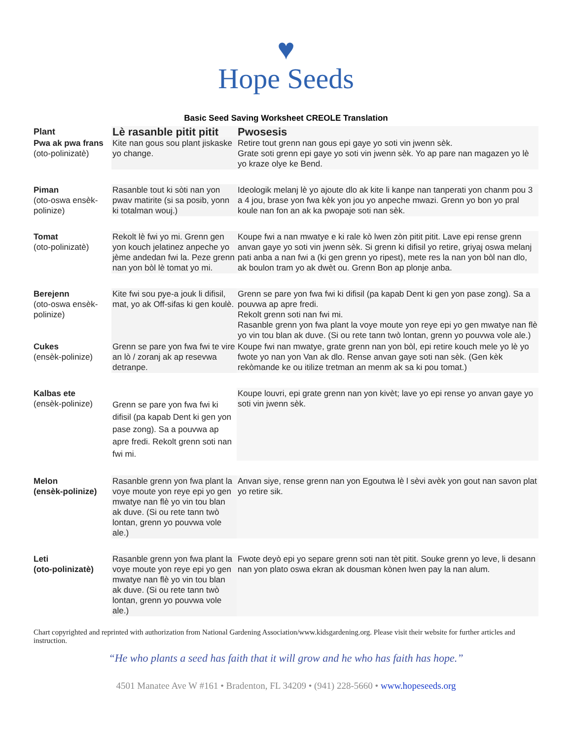♥
Hope Seeds
Basic Seed Saving Worksheet CREOLE Translation
| Plant | Lè rasanble pitit pitit | Pwosesis |
| --- | --- | --- |
| Pwa ak pwa frans (oto-polinizatè) | Kite nan gous sou plant jiskaske yo change. | Retire tout grenn nan gous epi gaye yo soti vin jwenn sèk. Grate soti grenn epi gaye yo soti vin jwenn sèk. Yo ap pare nan magazen yo lè yo kraze olye ke Bend. |
| Piman (oto-oswa ensèk-polinize) | Rasanble tout ki sòti nan yon pwav matirite (si sa posib, yonn ki totalman wouj.) | Ideologik melanj lè yo ajoute dlo ak kite li kanpe nan tanperati yon chanm pou 3 a 4 jou, brase yon fwa kèk yon jou yo anpeche mwazi. Grenn yo bon yo pral koule nan fon an ak ka pwopaje soti nan sèk. |
| Tomat (oto-polinizatè) | Rekolt lè fwi yo mi. Grenn gen yon kouch jelatinez anpeche yo jème andedan fwi la. Peze grenn nan yon bòl lè tomat yo mi. | Koupe fwi a nan mwatye e ki rale kò lwen zòn pitit pitit. Lave epi rense grenn anvan gaye yo soti vin jwenn sèk. Si grenn ki difisil yo retire, griyaj oswa melanj pati anba a nan fwi a (ki gen grenn yo ripest), mete res la nan yon bòl nan dlo, ak boulon tram yo ak dwèt ou. Grenn Bon ap plonje anba. |
| Berejenn (oto-oswa ensèk-polinize) | Kite fwi sou pye-a jouk li difisil, mat, yo ak Off-sifas ki gen koulè. | Grenn se pare yon fwa fwi ki difisil (pa kapab Dent ki gen yon pase zong). Sa a pouvwa ap apre fredi. Rekolt grenn soti nan fwi mi. Rasanble grenn yon fwa plant la voye moute yon reye epi yo gen mwatye nan flè yo vin tou blan ak duve. (Si ou rete tann twò lontan, grenn yo pouvwa vole ale.) |
| Cukes (ensèk-polinize) | Grenn se pare yon fwa fwi te vire an lò / zoranj ak ap resevwa detranpe. | Koupe fwi nan mwatye, grate grenn nan yon bòl, epi retire kouch mele yo lè yo fwote yo nan yon Van ak dlo. Rense anvan gaye soti nan sèk. (Gen kèk rekòmande ke ou itilize tretman an menm ak sa ki pou tomat.) |
| Kalbas ete (ensèk-polinize) | Grenn se pare yon fwa fwi ki difisil (pa kapab Dent ki gen yon pase zong). Sa a pouvwa ap apre fredi. Rekolt grenn soti nan fwi mi. | Koupe louvri, epi grate grenn nan yon kivèt; lave yo epi rense yo anvan gaye yo soti vin jwenn sèk. |
| Melon (ensèk-polinize) | Rasanble grenn yon fwa plant la voye moute yon reye epi yo gen mwatye nan flè yo vin tou blan ak duve. (Si ou rete tann twò lontan, grenn yo pouvwa vole ale.) | Anvan siye, rense grenn nan yon Egoutwa lè l sèvi avèk yon gout nan savon plat yo retire sik. |
| Leti (oto-polinizatè) | Rasanble grenn yon fwa plant la voye moute yon reye epi yo gen mwatye nan flè yo vin tou blan ak duve. (Si ou rete tann twò lontan, grenn yo pouvwa vole ale.) | Fwote deyò epi yo separe grenn soti nan tèt pitit. Souke grenn yo leve, li desann nan yon plato oswa ekran ak dousman kònen lwen pay la nan alum. |
Chart copyrighted and reprinted with authorization from National Gardening Association/www.kidsgardening.org. Please visit their website for further articles and instruction.
“He who plants a seed has faith that it will grow and he who has faith has hope.”
4501 Manatee Ave W #161 • Bradenton, FL 34209 • (941) 228-5660 • www.hopeseeds.org